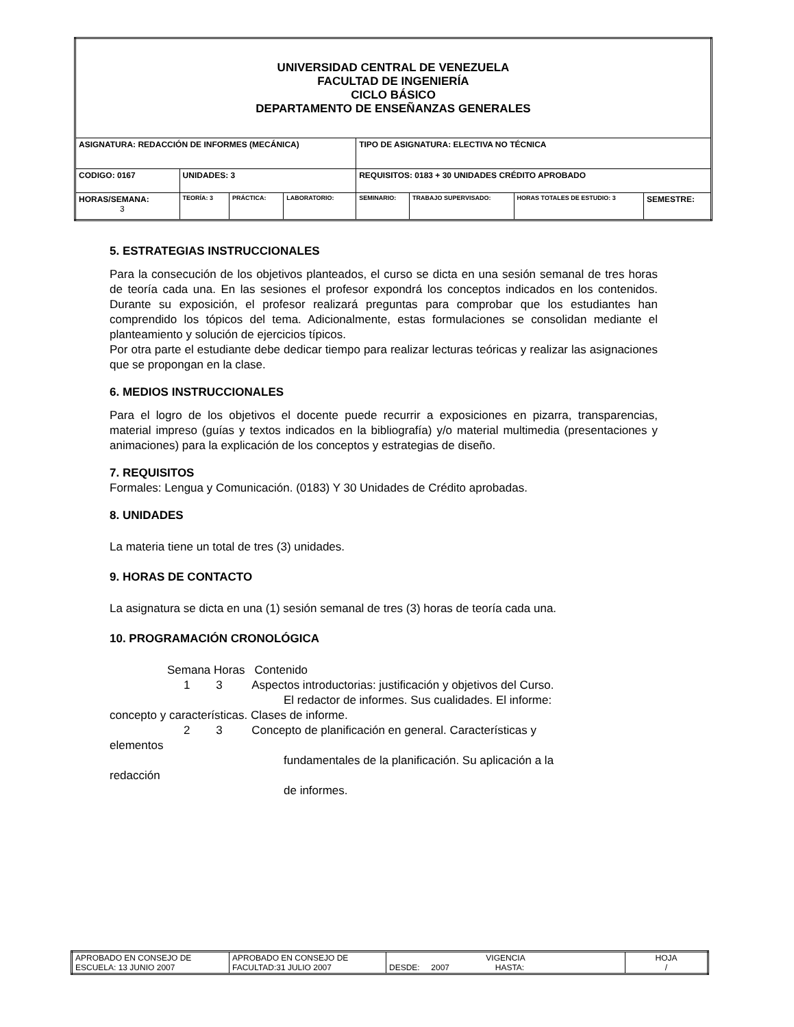| UNIVERSIDAD CENTRAL DE VENEZUELA FACULTAD DE INGENIERÍA CICLO BÁSICO DEPARTAMENTO DE ENSEÑANZAS GENERALES | | | | | | | |
| ASIGNATURA: REDACCIÓN DE INFORMES (MECÁNICA) | | | | TIPO DE ASIGNATURA: ELECTIVA NO TÉCNICA | | | |
| CODIGO: 0167 | UNIDADES: 3 | | | REQUISITOS: 0183 + 30 UNIDADES CRÉDITO APROBADO | | | |
| HORAS/SEMANA: 3 | TEORÍA: 3 | PRÁCTICA: | LABORATORIO: | SEMINARIO: | TRABAJO SUPERVISADO: | HORAS TOTALES DE ESTUDIO: 3 | SEMESTRE: |
5. ESTRATEGIAS INSTRUCCIONALES
Para la consecución de los objetivos planteados, el curso se dicta en una sesión semanal de tres horas de teoría cada una. En las sesiones el profesor expondrá los conceptos indicados en los contenidos. Durante su exposición, el profesor realizará preguntas para comprobar que los estudiantes han comprendido los tópicos del tema. Adicionalmente, estas formulaciones se consolidan mediante el planteamiento y solución de ejercicios típicos.
Por otra parte el estudiante debe dedicar tiempo para realizar lecturas teóricas y realizar las asignaciones que se propongan en la clase.
6. MEDIOS INSTRUCCIONALES
Para el logro de los objetivos el docente puede recurrir a exposiciones en pizarra, transparencias, material impreso (guías y textos indicados en la bibliografía) y/o material multimedia (presentaciones y animaciones) para la explicación de los conceptos y estrategias de diseño.
7. REQUISITOS
Formales: Lengua y Comunicación. (0183) Y 30 Unidades de Crédito aprobadas.
8. UNIDADES
La materia tiene un total de tres (3) unidades.
9. HORAS DE CONTACTO
La asignatura se dicta en una (1) sesión semanal de tres (3) horas de teoría cada una.
10. PROGRAMACIÓN CRONOLÓGICA
Semana Horas Contenido
1 3 Aspectos introductorias: justificación y objetivos del Curso.
El redactor de informes. Sus cualidades. El informe:
concepto y características. Clases de informe.
2 3 Concepto de planificación en general. Características y
elementos
fundamentales de la planificación. Su aplicación a la
redacción
de informes.
| APROBADO EN CONSEJO DE ESCUELA: 13 JUNIO 2007 | APROBADO EN CONSEJO DE FACULTAD:31 JULIO 2007 | VIGENCIA DESDE: 2007 HASTA: | HOJA / |